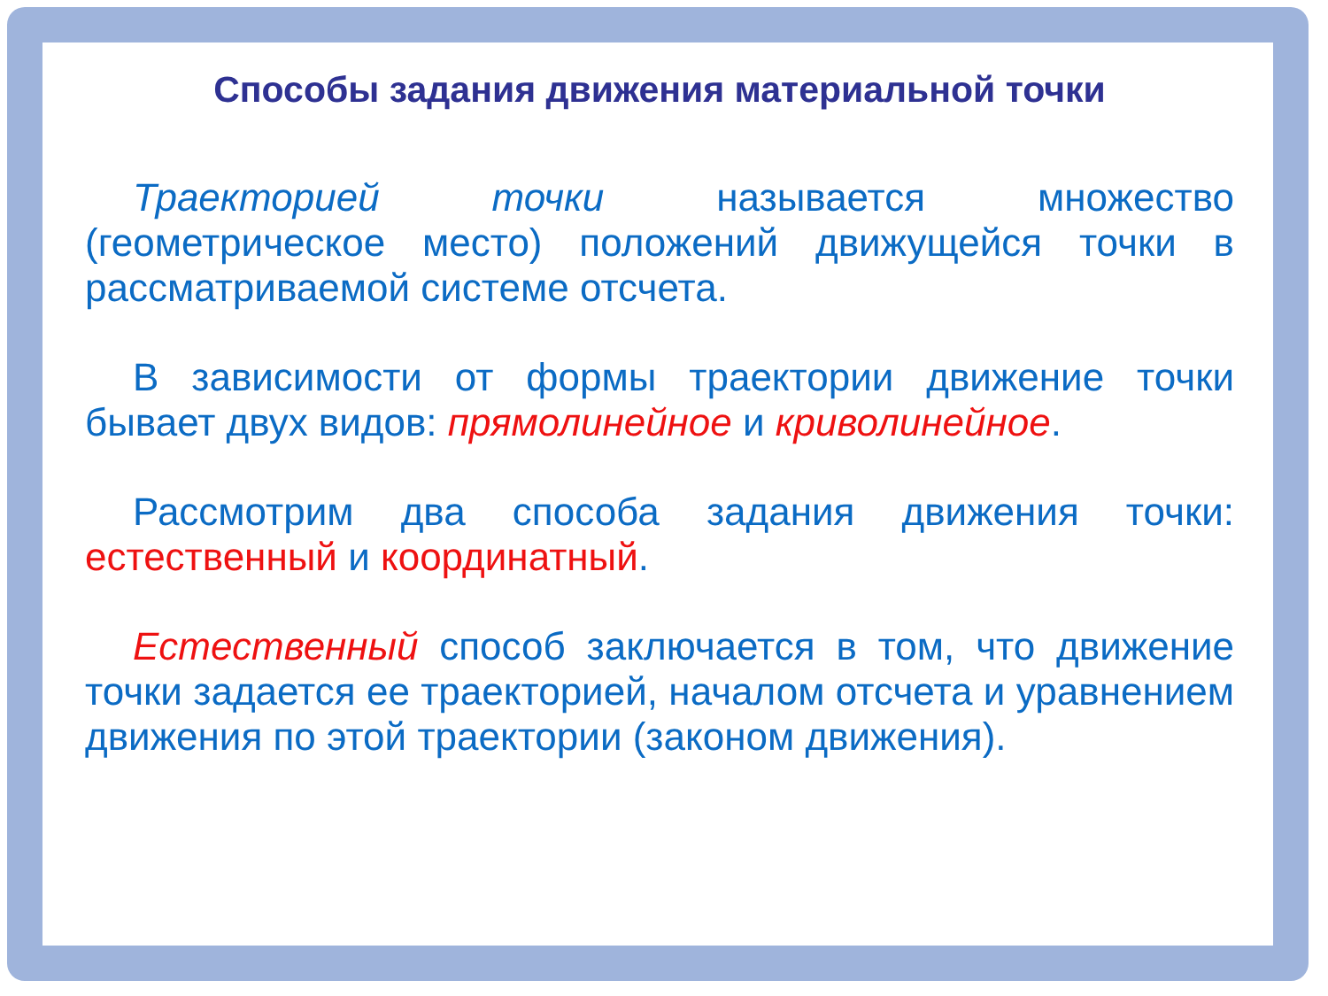Способы задания движения материальной точки
Траекторией точки называется множество (геометрическое место) положений движущейся точки в рассматриваемой системе отсчета.
В зависимости от формы траектории движение точки бывает двух видов: прямолинейное и криволинейное.
Рассмотрим два способа задания движения точки: естественный и координатный.
Естественный способ заключается в том, что движение точки задается ее траекторией, началом отсчета и уравнением движения по этой траектории (законом движения).